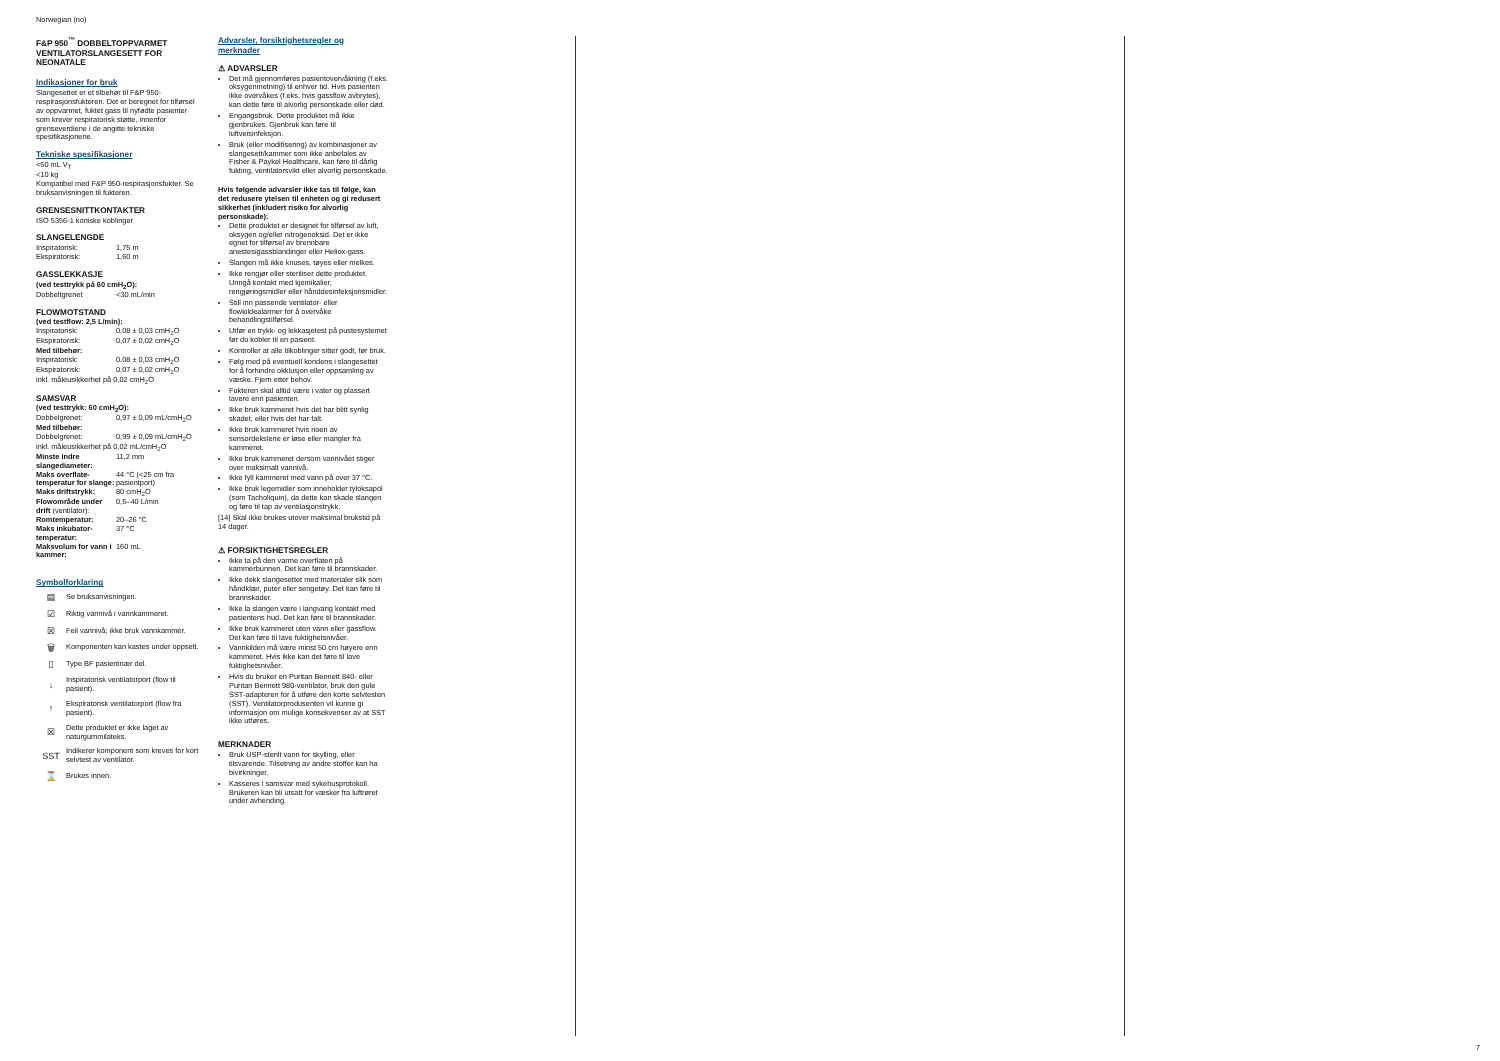Norwegian (no)
F&P 950<sup>™</sup> DOBBELTOPPVARMET VENTILATORSLANGESETT FOR NEONATALE
Indikasjoner for bruk
Slangesettet er et tilbehør til F&P 950-respirasjonsfukteren. Det er beregnet for tilførsel av oppvarmet, fuktet gass til nyfødte pasienter som krever respiratorisk støtte, innenfor grenseverdiene i de angitte tekniske spesifikasjonene.
Tekniske spesifikasjoner
<50 mL V<sub>T</sub>
<10 kg
Kompatibel med F&P 950-respirasjonsfukter. Se bruksanvisningen til fukteren.
GRENSESNITTKONTAKTER
ISO 5356-1 koniske koblinger
SLANGELENGDE
| Inspiratorisk: | 1,75 m |
| Ekspiratorisk: | 1,60 m |
GASSLEKKASJE
(ved testtrykk på 60 cmH<sub>2</sub>O):
| Dobbeltgrenet | <30 mL/min |
FLOWMOTSTAND
(ved testflow: 2,5 L/min):
| Inspiratorisk: | 0,08 ± 0,03 cmH<sub>2</sub>O |
| Ekspiratorisk: | 0,07 ± 0,02 cmH<sub>2</sub>O |
| Med tilbehør: | |
| Inspiratorisk: | 0,08 ± 0,03 cmH<sub>2</sub>O |
| Ekspiratorisk: | 0,07 ± 0,02 cmH<sub>2</sub>O |
| inkl. måleusikkerhet på 0,02 cmH<sub>2</sub>O | |
SAMSVAR
(ved testtrykk: 60 cmH<sub>2</sub>O):
| Dobbelgrenet: | 0,97 ± 0,09 mL/cmH<sub>2</sub>O |
| Med tilbehør: | |
| Dobbelgrenet: | 0,99 ± 0,09 mL/cmH<sub>2</sub>O |
| inkl. måleusikkerhet på 0,02 mL/cmH<sub>2</sub>O | |
| Minste indre slangediameter: | 11,2 mm |
| Maks overflate-temperatur for slange: | 44 °C (<25 cm fra pasientport) |
| Maks driftstrykk: | 80 cmH<sub>2</sub>O |
| Flowområde under drift (ventilator): | 0,5–40 L/min |
| Romtemperatur: | 20–26 °C |
| Maks inkubator-temperatur: | 37 °C |
| Maksvolum for vann i kammer: | 160 mL |
Symbolforklaring
| ▤ | Se bruksanvisningen. |
| ☑ | Riktig vannivå i vannkammeret. |
| ☒ | Feil vannivå; ikke bruk vannkammer. |
| 🗑 | Komponenten kan kastes under oppsett. |
| ▯ | Type BF pasientnær del. |
| ↓ | Inspiratorisk ventilatorport (flow til pasient). |
| ↑ | Ekspiratorisk ventilatorport (flow fra pasient). |
| ☒ | Dette produktet er ikke laget av naturgummilateks. |
| SST | Indikerer komponent som kreves for kort selvtest av ventilator. |
| ⌛ | Brukes innen. |
Advarsler, forsiktighetsregler og merknader
⚠ ADVARSLER
Det må gjennomføres pasientovervåkning (f.eks. oksygenmetning) til enhver tid. Hvis pasienten ikke overvåkes (f.eks. hvis gassflow avbrytes), kan dette føre til alvorlig personskade eller død.
Engangsbruk. Dette produktet må ikke gjenbrukes. Gjenbruk kan føre til luftveisinfeksjon.
Bruk (eller modifisering) av kombinasjoner av slangesett/kammer som ikke anbefales av Fisher & Paykel Healthcare, kan føre til dårlig fukting, ventilatorsvikt eller alvorlig personskade.
Hvis følgende advarsler ikke tas til følge, kan det redusere ytelsen til enheten og gi redusert sikkerhet (inkludert risiko for alvorlig personskade):
Dette produktet er designet for tilførsel av luft, oksygen og/eller nitrogenoksid. Det er ikke egnet for tilførsel av brennbare anestesigassblandinger eller Heliox-gass.
Slangen må ikke knuses, tøyes eller melkes.
Ikke rengjør eller steriliser dette produktet. Unngå kontakt med kjemikalier, rengjøringsmidler eller hånddesinfeksjonsmidler.
Still inn passende ventilator- eller flowkildealarmer for å overvåke behandlingstilførsel.
Utfør en trykk- og lekkasjetest på pustesystemet før du kobler til en pasient.
Kontroller at alle tilkoblinger sitter godt, før bruk.
Følg med på eventuell kondens i slangesettet for å forhindre okklusjon eller oppsamling av væske. Fjern etter behov.
Fukteren skal alltid være i vater og plassert lavere enn pasienten.
Ikke bruk kammeret hvis det har blitt synlig skadet, eller hvis det har falt.
Ikke bruk kammeret hvis noen av sensordekslene er løse eller mangler fra kammeret.
Ikke bruk kammeret dersom vannivået stiger over maksimalt vannivå.
Ikke fyll kammeret med vann på over 37 °C.
Ikke bruk legemidler som inneholder tyloksapol (som Tacholiquin), da dette kan skade slangen og føre til tap av ventilasjonstrykk.
[14] Skal ikke brukes utover maksimal brukstid på 14 dager.
⚠ FORSIKTIGHETSREGLER
Ikke ta på den varme overflaten på kammerbunnen. Det kan føre til brannskader.
Ikke dekk slangesettet med materialer slik som håndklær, puter eller sengetøy. Det kan føre til brannskader.
Ikke la slangen være i langvarig kontakt med pasientens hud. Det kan føre til brannskader.
Ikke bruk kammeret uten vann eller gassflow. Det kan føre til lave fuktighetsnivåer.
Vannkilden må være minst 50 cm høyere enn kammeret. Hvis ikke kan det føre til lave fuktighetsnivåer.
Hvis du bruker en Puritan Bennett 840- eller Puritan Bennett 980-ventilator, bruk den gule SST-adapteren for å utføre den korte selvtesten (SST). Ventilatorprodusenten vil kunne gi informasjon om mulige konsekvenser av at SST ikke utføres.
MERKNADER
Bruk USP-sterilt vann for skylling, eller tilsvarende. Tilsetning av andre stoffer kan ha bivirkninger.
Kasseres i samsvar med sykehusprotokoll. Brukeren kan bli utsatt for væsker fra luftrøret under avhending.
7